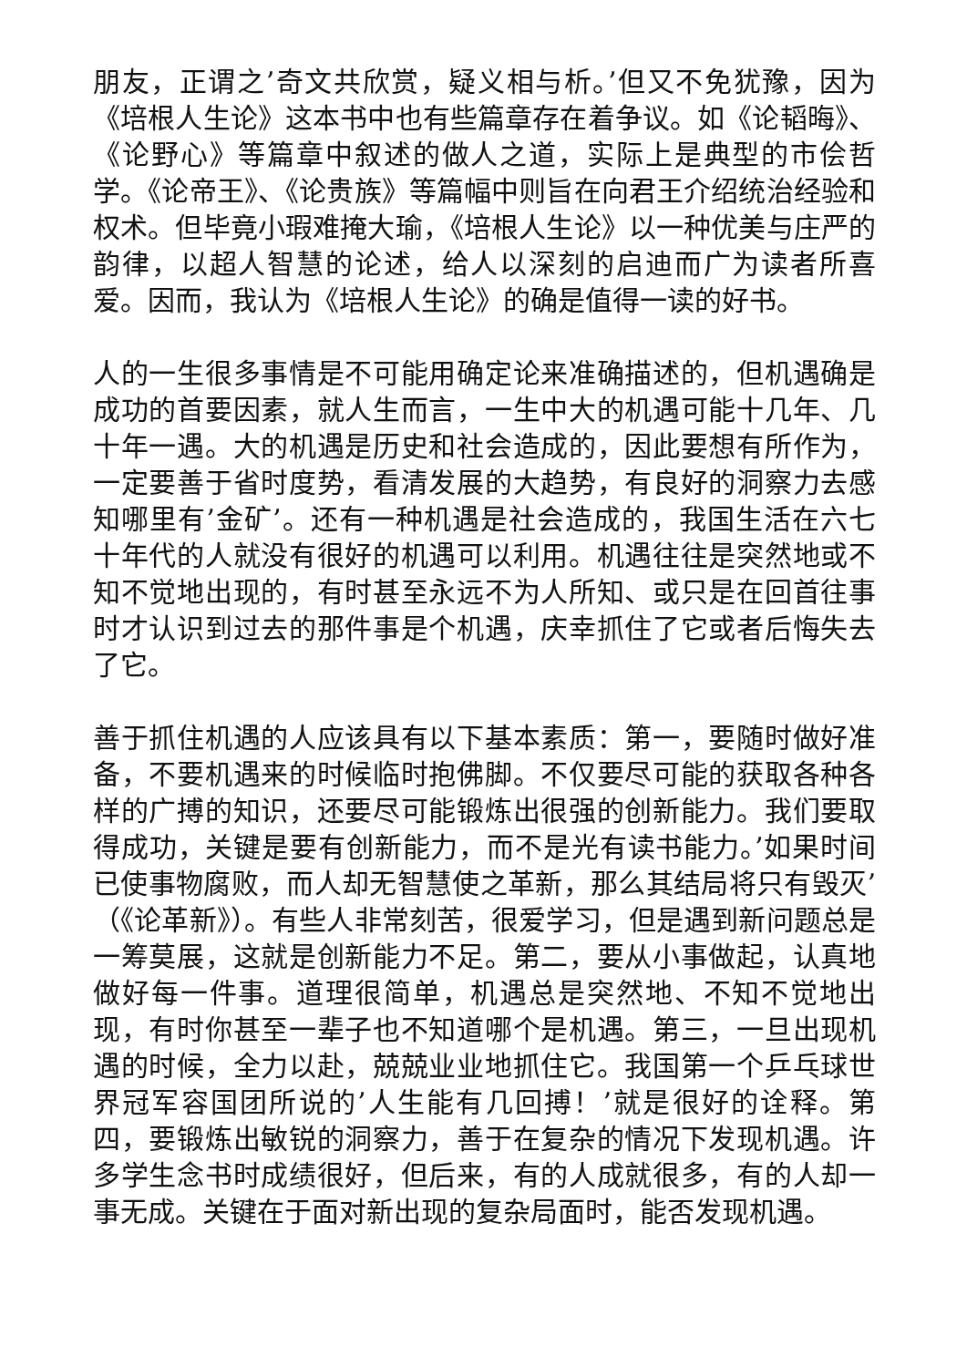朋友，正谓之’奇文共欣赏，疑义相与析。’但又不免犹豫，因为《培根人生论》这本书中也有些篇章存在着争议。如《论韬晦》、《论野心》等篇章中叙述的做人之道，实际上是典型的市侩哲学。《论帝王》、《论贵族》等篇幅中则旨在向君王介绍统治经验和权术。但毕竟小瑕难掩大瑜，《培根人生论》以一种优美与庄严的韵律，以超人智慧的论述，给人以深刻的启迪而广为读者所喜爱。因而，我认为《培根人生论》的确是值得一读的好书。
人的一生很多事情是不可能用确定论来准确描述的，但机遇确是成功的首要因素，就人生而言，一生中大的机遇可能十几年、几十年一遇。大的机遇是历史和社会造成的，因此要想有所作为，一定要善于省时度势，看清发展的大趋势，有良好的洞察力去感知哪里有’金矿’。还有一种机遇是社会造成的，我国生活在六七十年代的人就没有很好的机遇可以利用。机遇往往是突然地或不知不觉地出现的，有时甚至永远不为人所知、或只是在回首往事时才认识到过去的那件事是个机遇，庆幸抓住了它或者后悔失去了它。
善于抓住机遇的人应该具有以下基本素质：第一，要随时做好准备，不要机遇来的时候临时抱佛脚。不仅要尽可能的获取各种各样的广搏的知识，还要尽可能锻炼出很强的创新能力。我们要取得成功，关键是要有创新能力，而不是光有读书能力。’如果时间已使事物腐败，而人却无智慧使之革新，那么其结局将只有毁灭’（《论革新》）。有些人非常刻苦，很爱学习，但是遇到新问题总是一筹莫展，这就是创新能力不足。第二，要从小事做起，认真地做好每一件事。道理很简单，机遇总是突然地、不知不觉地出现，有时你甚至一辈子也不知道哪个是机遇。第三，一旦出现机遇的时候，全力以赴，兢兢业业地抓住它。我国第一个乒乓球世界冠军容国团所说的’人生能有几回搏！’就是很好的诠释。第四，要锻炼出敏锐的洞察力，善于在复杂的情况下发现机遇。许多学生念书时成绩很好，但后来，有的人成就很多，有的人却一事无成。关键在于面对新出现的复杂局面时，能否发现机遇。